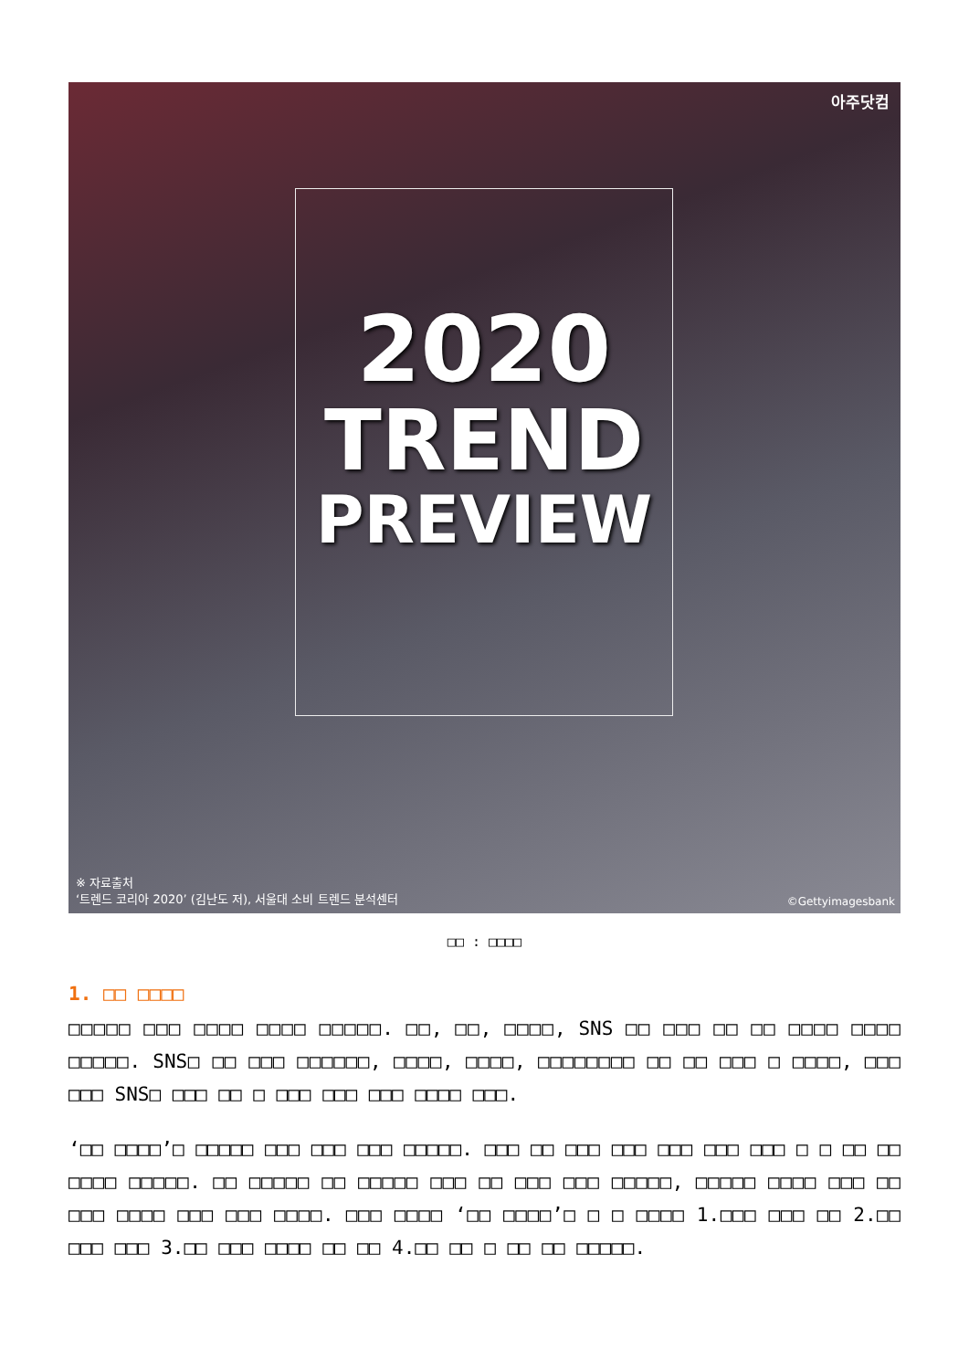아주닷컴
2020
TREND
PREVIEW
※ 자료출처
‘트렌드 코리아 2020’ (김난도 저), 서울대 소비 트렌드 분석센터
©Gettyimagesbank
□□ : □□□□
1. □□ □□□□
□□□□□ □□□ □□□□ □□□□ □□□□□. □□, □□, □□□□, SNS □□ □□□ □□ □□ □□□□ □□□□ □□□□□. SNS□ □□ □□□ □□□□□□, □□□□, □□□□, □□□□□□□□ □□ □□ □□□ □ □□□□, □□□ □□□ SNS□ □□□ □□ □ □□□ □□□ □□□ □□□□ □□□.
‘□□ □□□□’□ □□□□□ □□□ □□□ □□□ □□□□□. □□□ □□ □□□ □□□ □□□ □□□ □□□ □ □ □□ □□ □□□□ □□□□□. □□ □□□□□ □□ □□□□□ □□□ □□ □□□ □□□ □□□□□, □□□□□ □□□□ □□□ □□ □□□ □□□□ □□□ □□□ □□□□. □□□ □□□□ ‘□□ □□□□’□ □ □ □□□□ 1.□□□ □□□ □□ 2.□□ □□□ □□□ 3.□□ □□□ □□□□ □□ □□ 4.□□ □□ □ □□ □□ □□□□□.